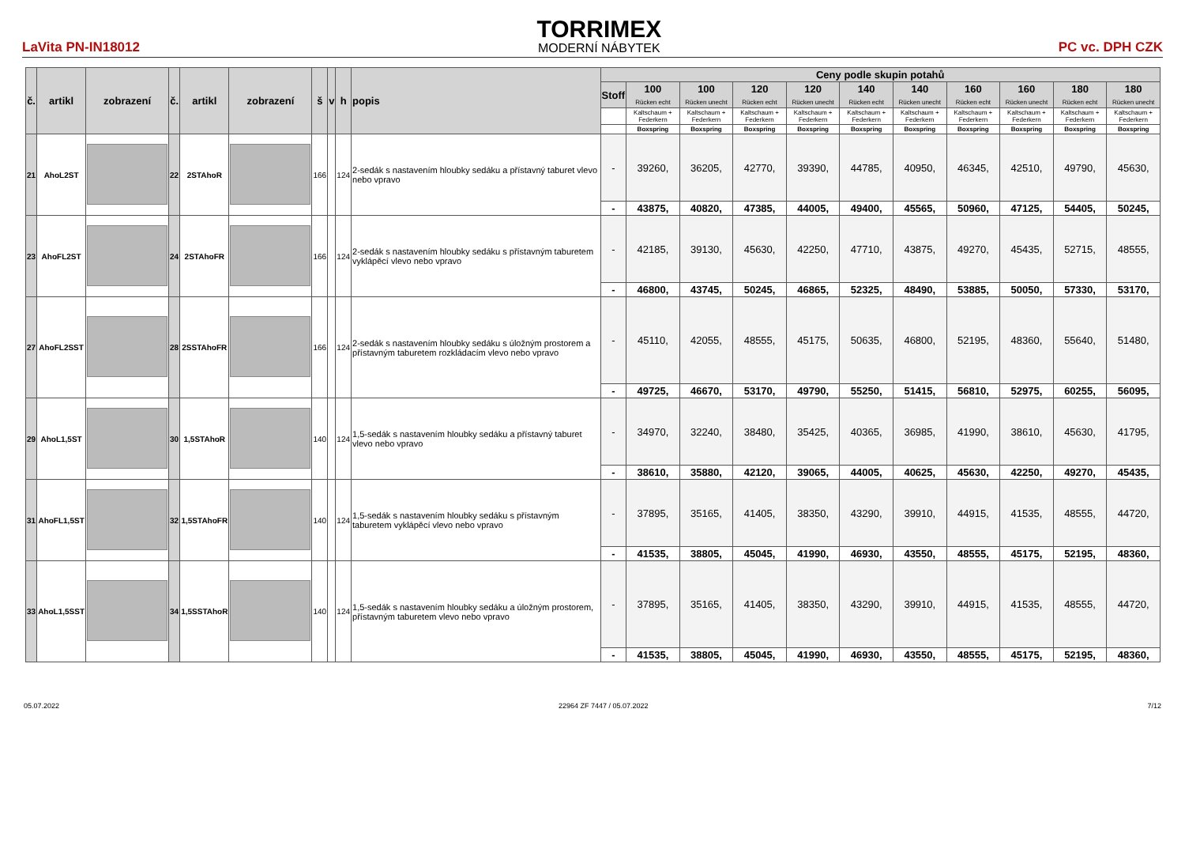LaVita PN-IN18012
TORRIMEX
MODERNÍ NÁBYTEK
PC vc. DPH CZK
| č. | artikl | zobrazení | č. | artikl | zobrazení | š | v | h | popis | Ceny podle skupin potahů | | | | | | | | | | |
| --- | --- | --- | --- | --- | --- | --- | --- | --- | --- | --- | --- | --- | --- | --- | --- | --- | --- | --- | --- | --- |
| | | | | | | | | | | Stoff | 100 Rücken echt | 100 Rücken unecht | 120 Rücken echt | 120 Rücken unecht | 140 Rücken echt | 140 Rücken unecht | 160 Rücken echt | 160 Rücken unecht | 180 Rücken echt | 180 Rücken unecht |
| | | | | | | | | | | | Kaltschaum + Federkern | Kaltschaum + Federkern | Kaltschaum + Federkern | Kaltschaum + Federkern | Kaltschaum + Federkern | Kaltschaum + Federkern | Kaltschaum + Federkern | Kaltschaum + Federkern | Kaltschaum + Federkern | Kaltschaum + Federkern |
| | | | | | | | | | | | Boxspring | Boxspring | Boxspring | Boxspring | Boxspring | Boxspring | Boxspring | Boxspring | Boxspring | Boxspring |
| 21 | AhoL2ST | | 22 | 2STAhoR | | 166 | | 124 | 2-sedák s nastavením hloubky sedáku a přístavný taburet vlevo nebo vpravo | - | 39260, | 36205, | 42770, | 39390, | 44785, | 40950, | 46345, | 42510, | 49790, | 45630, |
| | | | | | | | | | | - | 43875, | 40820, | 47385, | 44005, | 49400, | 45565, | 50960, | 47125, | 54405, | 50245, |
| 23 | AhoFL2ST | | 24 | 2STAhoFR | | 166 | | 124 | 2-sedák s nastavením hloubky sedáku s přístavným taburetem vyklápěcí vlevo nebo vpravo | - | 42185, | 39130, | 45630, | 42250, | 47710, | 43875, | 49270, | 45435, | 52715, | 48555, |
| | | | | | | | | | | - | 46800, | 43745, | 50245, | 46865, | 52325, | 48490, | 53885, | 50050, | 57330, | 53170, |
| 27 | AhoFL2SST | | 28 | 2SSTAhoFR | | 166 | | 124 | 2-sedák s nastavením hloubky sedáku s úložným prostorem a přístavným taburetem rozkládacím vlevo nebo vpravo | - | 45110, | 42055, | 48555, | 45175, | 50635, | 46800, | 52195, | 48360, | 55640, | 51480, |
| | | | | | | | | | | - | 49725, | 46670, | 53170, | 49790, | 55250, | 51415, | 56810, | 52975, | 60255, | 56095, |
| 29 | AhoL1,5ST | | 30 | 1,5STAhoR | | 140 | | 124 | 1,5-sedák s nastavením hloubky sedáku a přístavný taburet vlevo nebo vpravo | - | 34970, | 32240, | 38480, | 35425, | 40365, | 36985, | 41990, | 38610, | 45630, | 41795, |
| | | | | | | | | | | - | 38610, | 35880, | 42120, | 39065, | 44005, | 40625, | 45630, | 42250, | 49270, | 45435, |
| 31 | AhoFL1,5ST | | 32 | 1,5STAhoFR | | 140 | | 124 | 1,5-sedák s nastavením hloubky sedáku s přístavným taburetem vyklápěcí vlevo nebo vpravo | - | 37895, | 35165, | 41405, | 38350, | 43290, | 39910, | 44915, | 41535, | 48555, | 44720, |
| | | | | | | | | | | - | 41535, | 38805, | 45045, | 41990, | 46930, | 43550, | 48555, | 45175, | 52195, | 48360, |
| 33 | AhoL1,5SST | | 34 | 1,5SSTAhoR | | 140 | | 124 | 1,5-sedák s nastavením hloubky sedáku a úložným prostorem, přístavným taburetem vlevo nebo vpravo | - | 37895, | 35165, | 41405, | 38350, | 43290, | 39910, | 44915, | 41535, | 48555, | 44720, |
| | | | | | | | | | | - | 41535, | 38805, | 45045, | 41990, | 46930, | 43550, | 48555, | 45175, | 52195, | 48360, |
05.07.2022 22964 ZF 7447 / 05.07.2022 7/12